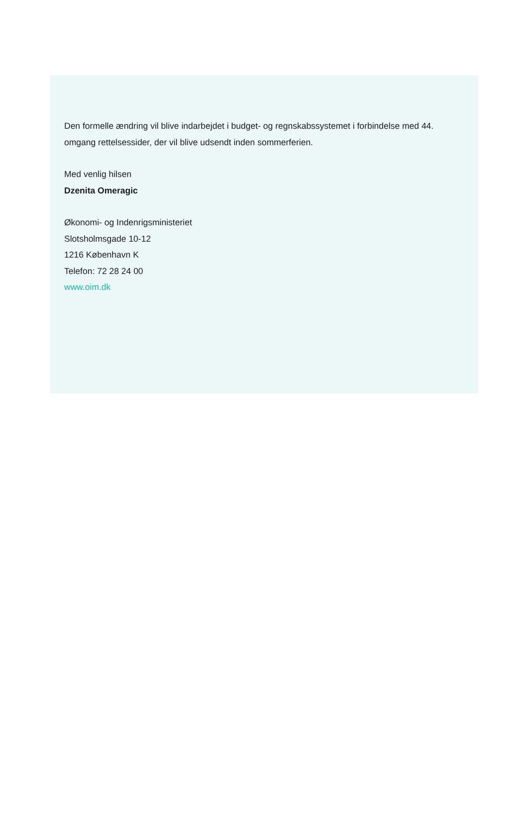Den formelle ændring vil blive indarbejdet i budget- og regnskabssystemet i forbindelse med 44. omgang rettelsessider, der vil blive udsendt inden sommerferien.
Med venlig hilsen
Dzenita Omeragic
Økonomi- og Indenrigsministeriet
Slotsholmsgade 10-12
1216 København K
Telefon: 72 28 24 00
www.oim.dk